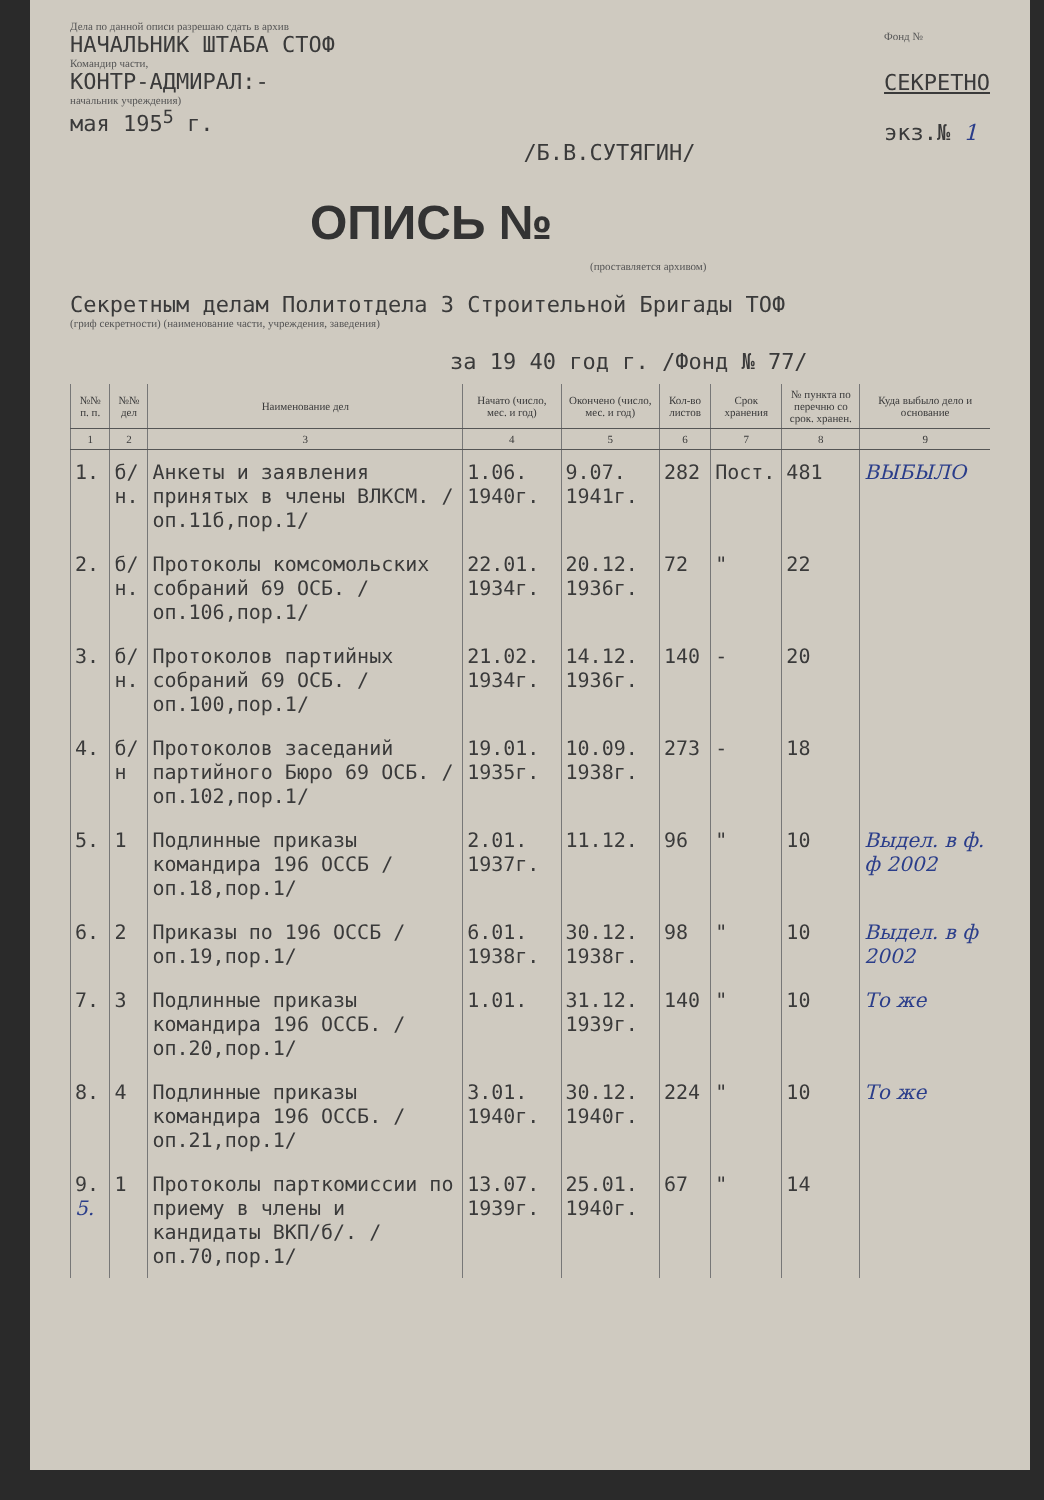Дела по данной описи разрешаю сдать в архив
НАЧАЛЬНИК ШТАБА СТОФ
Командир части,
КОНТР-АДМИРАЛ:-
начальник учреждения)
мая 195<sup>5</sup> г.
/Б.В.СУТЯГИН/
Фонд №
СЕКРЕТНО
экз.№ 1
ОПИСЬ №
(проставляется архивом)
Секретным делам Политотдела 3 Строительной Бригады ТОФ
(гриф секретности) (наименование части, учреждения, заведения)
за 19 40 год г. /Фонд № 77/
| №№ п. п. | №№ дел | Наименование дел | Начато (число, мес. и год) | Окончено (число, мес. и год) | Кол-во листов | Срок хранения | № пункта по перечню со срок. хранен. | Куда выбыло дело и основание |
| --- | --- | --- | --- | --- | --- | --- | --- | --- |
| 1 | 2 | 3 | 4 | 5 | 6 | 7 | 8 | 9 |
| 1. | б/н. | Анкеты и заявления принятых в члены ВЛКСМ. /оп.11б,пор.1/ | 1.06. 1940г. | 9.07. 1941г. | 282 | Пост. | 481 | ВЫБЫЛО |
| 2. | б/н. | Протоколы комсомольских собраний 69 ОСБ. /оп.106,пор.1/ | 22.01. 1934г. | 20.12. 1936г. | 72 | " | 22 | |
| 3. | б/н. | Протоколов партийных собраний 69 ОСБ. /оп.100,пор.1/ | 21.02. 1934г. | 14.12. 1936г. | 140 | - | 20 | |
| 4. | б/н | Протоколов заседаний партийного Бюро 69 ОСБ. /оп.102,пор.1/ | 19.01. 1935г. | 10.09. 1938г. | 273 | - | 18 | |
| 5. | 1 | Подлинные приказы командира 196 ОССБ /оп.18,пор.1/ | 2.01. 1937г. | 11.12. | 96 | " | 10 | Выдел. в ф. ф 2002 |
| 6. | 2 | Приказы по 196 ОССБ /оп.19,пор.1/ | 6.01. 1938г. | 30.12. 1938г. | 98 | " | 10 | Выдел. в ф 2002 |
| 7. | 3 | Подлинные приказы командира 196 ОССБ. /оп.20,пор.1/ | 1.01. | 31.12. 1939г. | 140 | " | 10 | То же |
| 8. | 4 | Подлинные приказы командира 196 ОССБ. /оп.21,пор.1/ | 3.01. 1940г. | 30.12. 1940г. | 224 | " | 10 | То же |
| 9. 5. | 1 | Протоколы парткомиссии по приему в члены и кандидаты ВКП/б/. /оп.70,пор.1/ | 13.07. 1939г. | 25.01. 1940г. | 67 | " | 14 | |